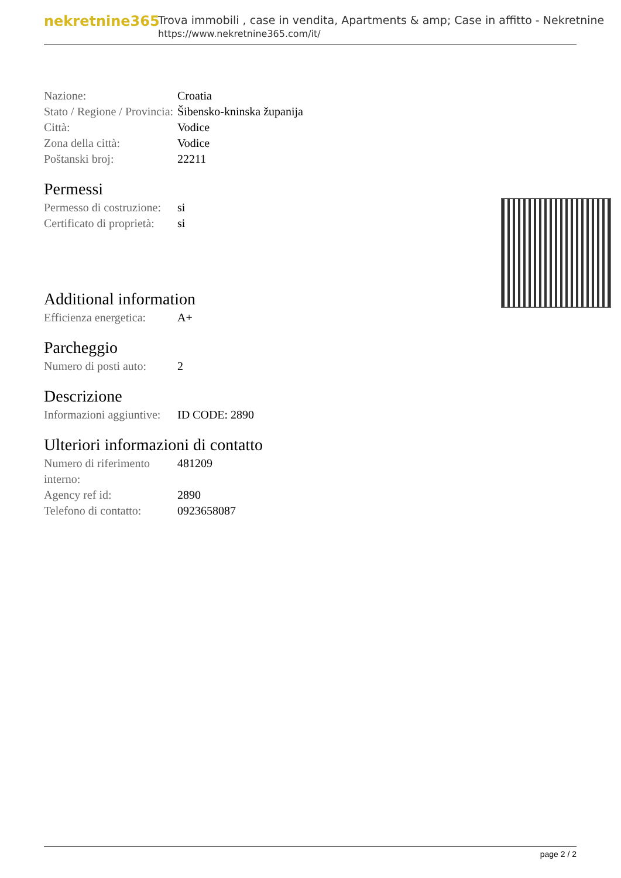nekretnine365
Trova immobili , case in vendita, Apartments & amp; Case in affitto - Nekretnine
https://www.nekretnine365.com/it/
| Nazione: | Croatia |
| Stato / Regione / Provincia: | Šibensko-kninska županija |
| Città: | Vodice |
| Zona della città: | Vodice |
| Poštanski broj: | 22211 |
Permessi
| Permesso di costruzione: | si |
| Certificato di proprietà: | si |
Additional information
| Efficienza energetica: | A+ |
Parcheggio
| Numero di posti auto: | 2 |
Descrizione
| Informazioni aggiuntive: | ID CODE: 2890 |
Ulteriori informazioni di contatto
| Numero di riferimento interno: | 481209 |
| Agency ref id: | 2890 |
| Telefono di contatto: | 0923658087 |
page 2 / 2